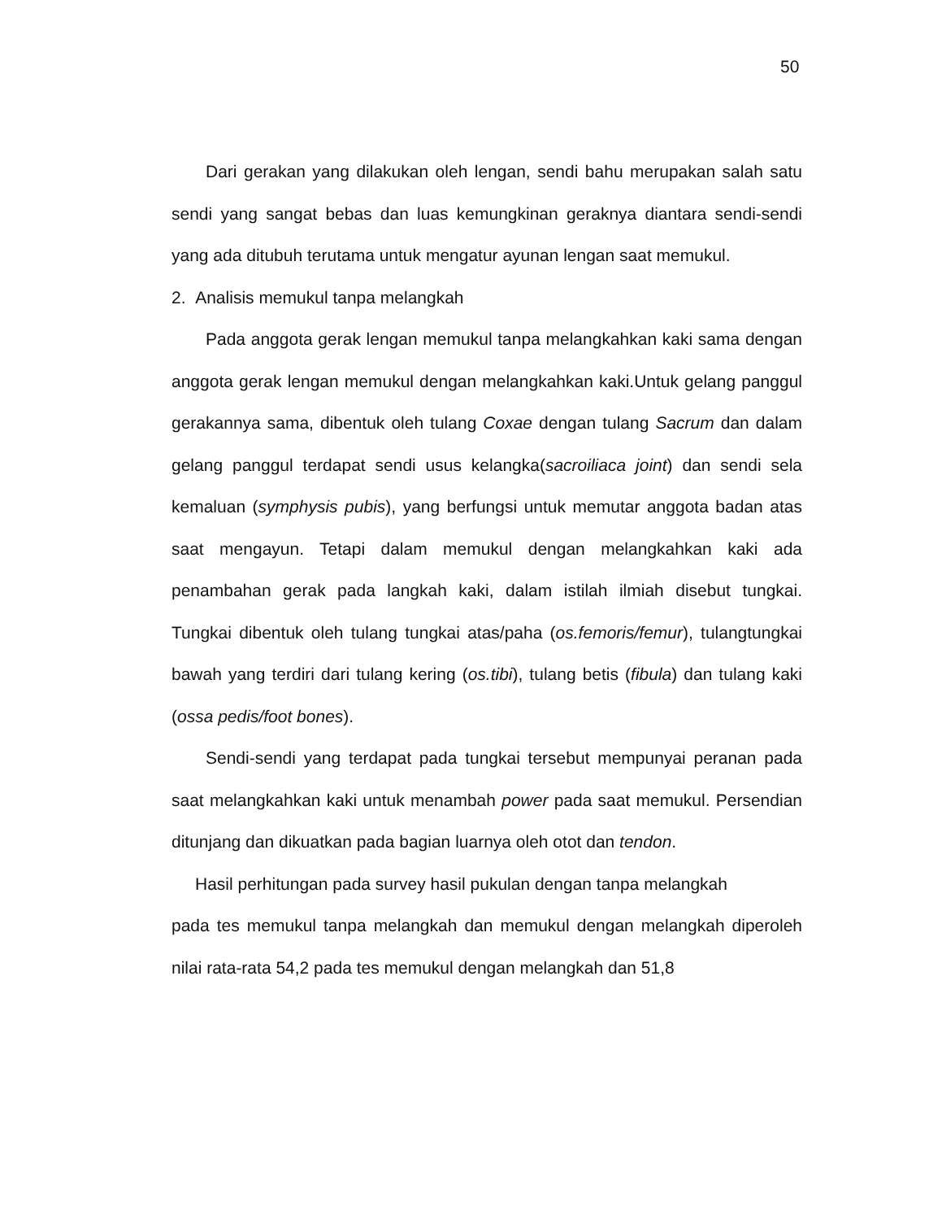50
Dari gerakan yang dilakukan oleh lengan, sendi bahu merupakan salah satu sendi yang sangat bebas dan luas kemungkinan geraknya diantara sendi-sendi yang ada ditubuh terutama untuk mengatur ayunan lengan saat memukul.
2. Analisis memukul tanpa melangkah
Pada anggota gerak lengan memukul tanpa melangkahkan kaki sama dengan anggota gerak lengan memukul dengan melangkahkan kaki.Untuk gelang panggul gerakannya sama, dibentuk oleh tulang Coxae dengan tulang Sacrum dan dalam gelang panggul terdapat sendi usus kelangka(sacroiliaca joint) dan sendi sela kemaluan (symphysis pubis), yang berfungsi untuk memutar anggota badan atas saat mengayun. Tetapi dalam memukul dengan melangkahkan kaki ada penambahan gerak pada langkah kaki, dalam istilah ilmiah disebut tungkai. Tungkai dibentuk oleh tulang tungkai atas/paha (os.femoris/femur), tulangtungkai bawah yang terdiri dari tulang kering (os.tibi), tulang betis (fibula) dan tulang kaki (ossa pedis/foot bones).
Sendi-sendi yang terdapat pada tungkai tersebut mempunyai peranan pada saat melangkahkan kaki untuk menambah power pada saat memukul. Persendian ditunjang dan dikuatkan pada bagian luarnya oleh otot dan tendon.
Hasil perhitungan pada survey hasil pukulan dengan tanpa melangkah
pada tes memukul tanpa melangkah dan memukul dengan melangkah diperoleh nilai rata-rata 54,2 pada tes memukul dengan melangkah dan 51,8